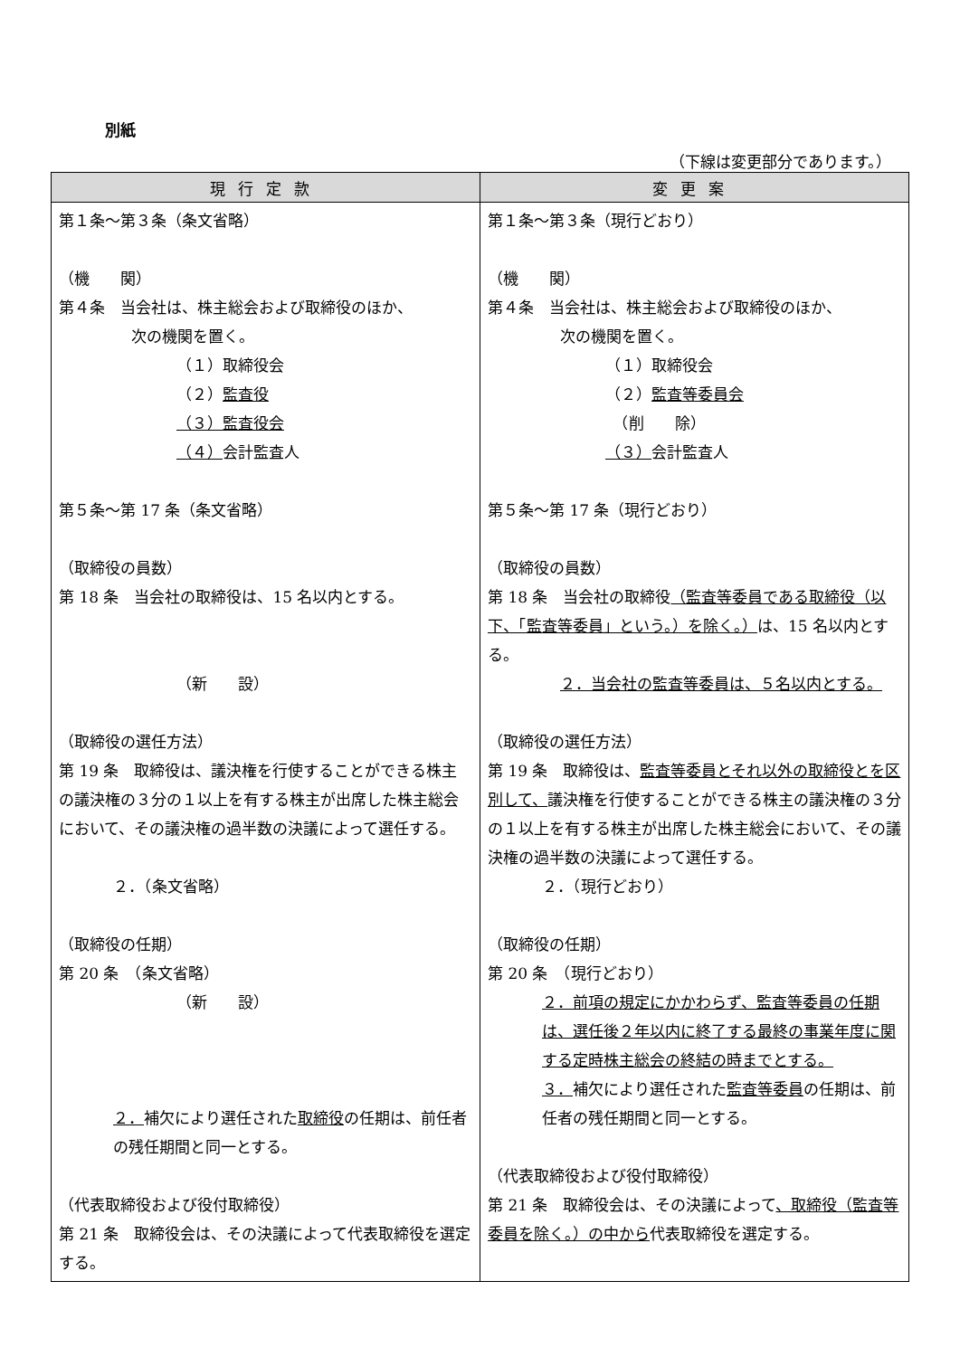別紙
（下線は変更部分であります。）
| 現行定款 | 変更案 |
| --- | --- |
| 第１条～第３条（条文省略） （機 関） 第４条 当会社は、株主総会および取締役のほか、 次の機関を置く。 （１）取締役会 （２） 監査役 （３）監査役会 （４） 会計監査人 第５条～第 17 条（条文省略） （取締役の員数） 第 18 条 当会社の取締役は、15 名以内とする。 （新 設） （取締役の選任方法） 第 19 条 取締役は、議決権を行使することができる株主の議決権の３分の１以上を有する株主が出席した株主総会において、その議決権の過半数の決議によって選任する。 ２．（条文省略） （取締役の任期） 第 20 条 （条文省略） （新 設） ２． 補欠により選任された 取締役 の任期は、前任者の残任期間と同一とする。 （代表取締役および役付取締役） 第 21 条 取締役会は、その決議によって代表取締役を選定する。 | 第１条～第３条（現行どおり） （機 関） 第４条 当会社は、株主総会および取締役のほか、 次の機関を置く。 （１）取締役会 （２） 監査等委員会 （削 除） （３） 会計監査人 第５条～第 17 条（現行どおり） （取締役の員数） 第 18 条 当会社の取締役 （監査等委員である取締役（以下、「監査等委員」という。）を除く。） は、15 名以内とする。 ２．当会社の監査等委員は、５名以内とする。 （取締役の選任方法） 第 19 条 取締役は、 監査等委員とそれ以外の取締役とを区別して、 議決権を行使することができる株主の議決権の３分の１以上を有する株主が出席した株主総会において、その議決権の過半数の決議によって選任する。 ２．（現行どおり） （取締役の任期） 第 20 条 （現行どおり） ２．前項の規定にかかわらず、監査等委員の任期は、選任後２年以内に終了する最終の事業年度に関する定時株主総会の終結の時までとする。 ３． 補欠により選任された 監査等委員 の任期は、前任者の残任期間と同一とする。 （代表取締役および役付取締役） 第 21 条 取締役会は、その決議によって 、取締役（監査等委員を除く。）の中から 代表取締役を選定する。 |